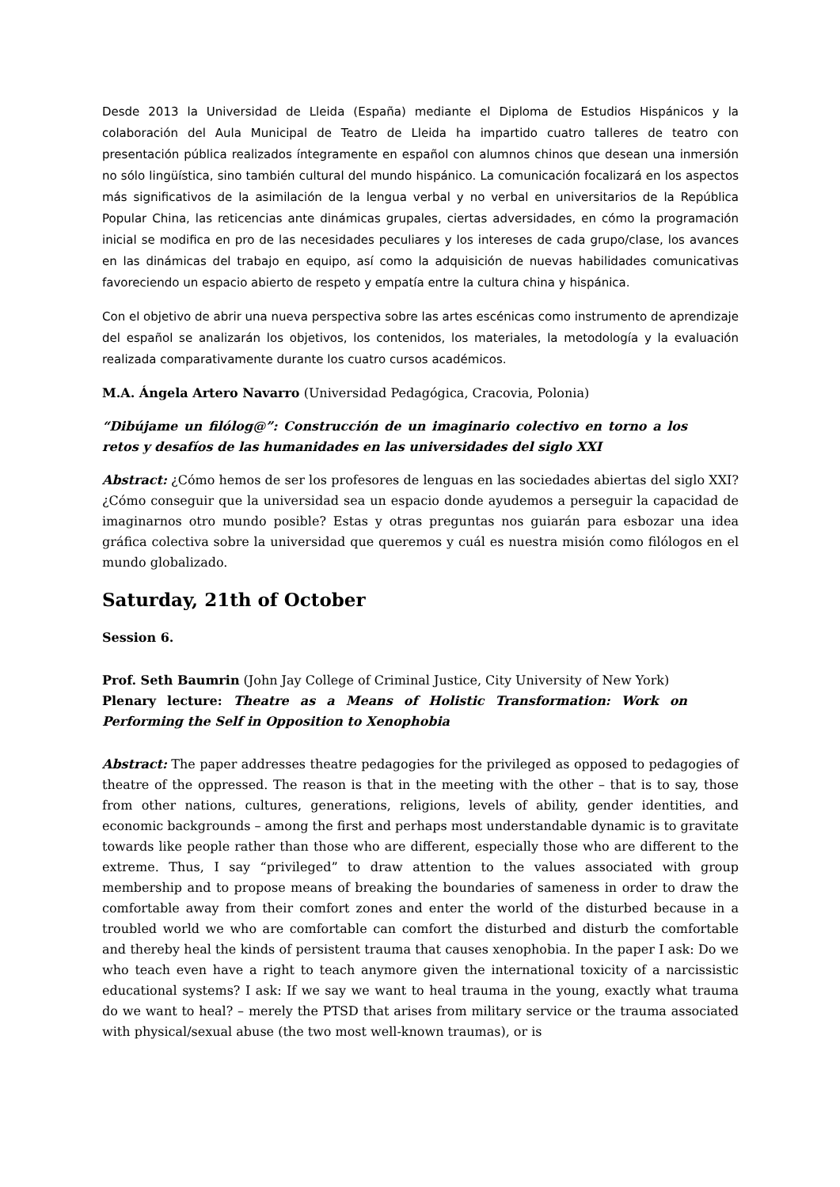Desde 2013 la Universidad de Lleida (España) mediante el Diploma de Estudios Hispánicos y la colaboración del Aula Municipal de Teatro de Lleida ha impartido cuatro talleres de teatro con presentación pública realizados íntegramente en español con alumnos chinos que desean una inmersión no sólo lingüística, sino también cultural del mundo hispánico. La comunicación focalizará en los aspectos más significativos de la asimilación de la lengua verbal y no verbal en universitarios de la República Popular China, las reticencias ante dinámicas grupales, ciertas adversidades, en cómo la programación inicial se modifica en pro de las necesidades peculiares y los intereses de cada grupo/clase, los avances en las dinámicas del trabajo en equipo, así como la adquisición de nuevas habilidades comunicativas favoreciendo un espacio abierto de respeto y empatía entre la cultura china y hispánica.
Con el objetivo de abrir una nueva perspectiva sobre las artes escénicas como instrumento de aprendizaje del español se analizarán los objetivos, los contenidos, los materiales, la metodología y la evaluación realizada comparativamente durante los cuatro cursos académicos.
M.A. Ángela Artero Navarro (Universidad Pedagógica, Cracovia, Polonia)
“Dibújame un filólog@”: Construcción de un imaginario colectivo en torno a los retos y desafíos de las humanidades en las universidades del siglo XXI
Abstract: ¿Cómo hemos de ser los profesores de lenguas en las sociedades abiertas del siglo XXI? ¿Cómo conseguir que la universidad sea un espacio donde ayudemos a perseguir la capacidad de imaginarnos otro mundo posible? Estas y otras preguntas nos guiarán para esbozar una idea gráfica colectiva sobre la universidad que queremos y cuál es nuestra misión como filólogos en el mundo globalizado.
Saturday, 21th of October
Session 6.
Prof. Seth Baumrin (John Jay College of Criminal Justice, City University of New York)
Plenary lecture: Theatre as a Means of Holistic Transformation: Work on Performing the Self in Opposition to Xenophobia
Abstract: The paper addresses theatre pedagogies for the privileged as opposed to pedagogies of theatre of the oppressed. The reason is that in the meeting with the other – that is to say, those from other nations, cultures, generations, religions, levels of ability, gender identities, and economic backgrounds – among the first and perhaps most understandable dynamic is to gravitate towards like people rather than those who are different, especially those who are different to the extreme. Thus, I say “privileged” to draw attention to the values associated with group membership and to propose means of breaking the boundaries of sameness in order to draw the comfortable away from their comfort zones and enter the world of the disturbed because in a troubled world we who are comfortable can comfort the disturbed and disturb the comfortable and thereby heal the kinds of persistent trauma that causes xenophobia. In the paper I ask: Do we who teach even have a right to teach anymore given the international toxicity of a narcissistic educational systems? I ask: If we say we want to heal trauma in the young, exactly what trauma do we want to heal? – merely the PTSD that arises from military service or the trauma associated with physical/sexual abuse (the two most well-known traumas), or is